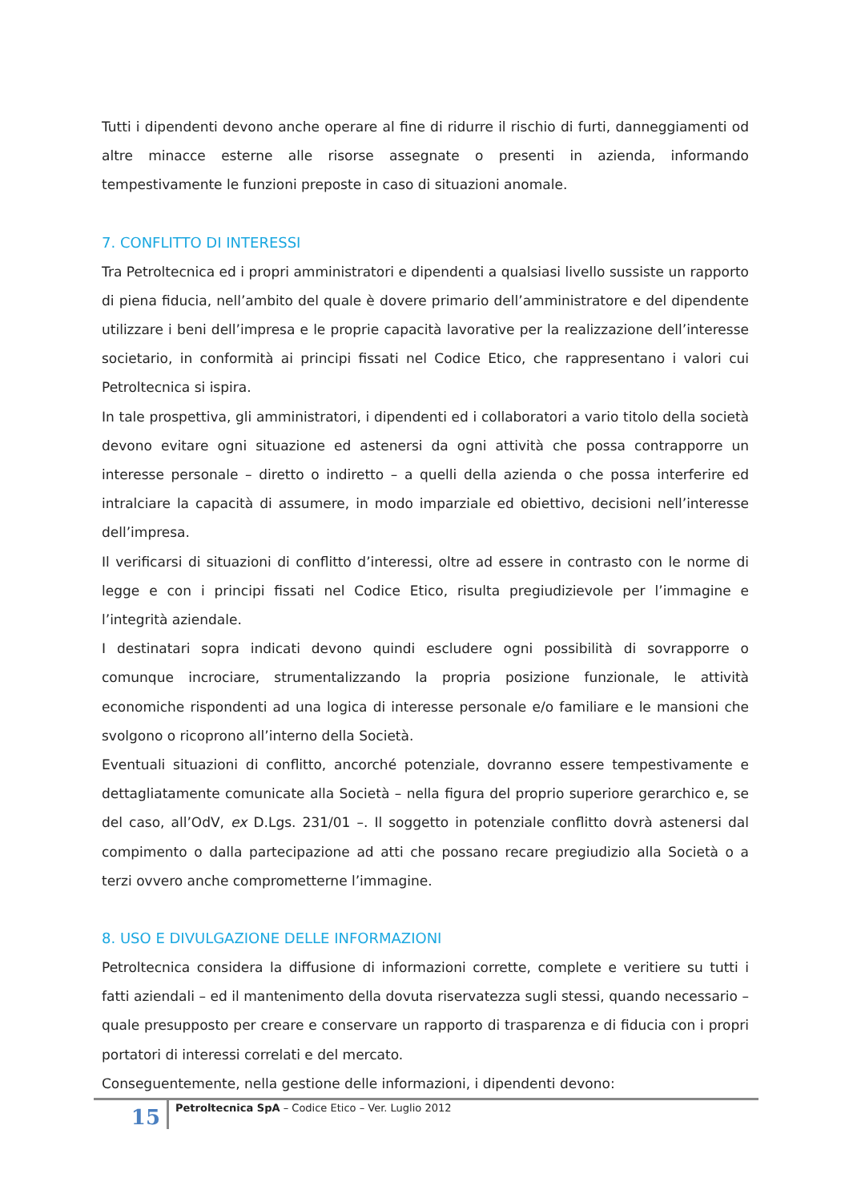Tutti i dipendenti devono anche operare al fine di ridurre il rischio di furti, danneggiamenti od altre minacce esterne alle risorse assegnate o presenti in azienda, informando tempestivamente le funzioni preposte in caso di situazioni anomale.
7. CONFLITTO DI INTERESSI
Tra Petroltecnica ed i propri amministratori e dipendenti a qualsiasi livello sussiste un rapporto di piena fiducia, nell’ambito del quale è dovere primario dell’amministratore e del dipendente utilizzare i beni dell’impresa e le proprie capacità lavorative per la realizzazione dell’interesse societario, in conformità ai principi fissati nel Codice Etico, che rappresentano i valori cui Petroltecnica si ispira.
In tale prospettiva, gli amministratori, i dipendenti ed i collaboratori a vario titolo della società devono evitare ogni situazione ed astenersi da ogni attività che possa contrapporre un interesse personale – diretto o indiretto – a quelli della azienda o che possa interferire ed intralciare la capacità di assumere, in modo imparziale ed obiettivo, decisioni nell’interesse dell’impresa.
Il verificarsi di situazioni di conflitto d’interessi, oltre ad essere in contrasto con le norme di legge e con i principi fissati nel Codice Etico, risulta pregiudizievole per l’immagine e l’integrità aziendale.
I destinatari sopra indicati devono quindi escludere ogni possibilità di sovrapporre o comunque incrociare, strumentalizzando la propria posizione funzionale, le attività economiche rispondenti ad una logica di interesse personale e/o familiare e le mansioni che svolgono o ricoprono all’interno della Società.
Eventuali situazioni di conflitto, ancorché potenziale, dovranno essere tempestivamente e dettagliatamente comunicate alla Società – nella figura del proprio superiore gerarchico e, se del caso, all’OdV, ex D.Lgs. 231/01 –. Il soggetto in potenziale conflitto dovrà astenersi dal compimento o dalla partecipazione ad atti che possano recare pregiudizio alla Società o a terzi ovvero anche comprometterne l’immagine.
8. USO E DIVULGAZIONE DELLE INFORMAZIONI
Petroltecnica considera la diffusione di informazioni corrette, complete e veritiere su tutti i fatti aziendali – ed il mantenimento della dovuta riservatezza sugli stessi, quando necessario – quale presupposto per creare e conservare un rapporto di trasparenza e di fiducia con i propri portatori di interessi correlati e del mercato.
Conseguentemente, nella gestione delle informazioni, i dipendenti devono:
15
Petroltecnica SpA – Codice Etico – Ver. Luglio 2012